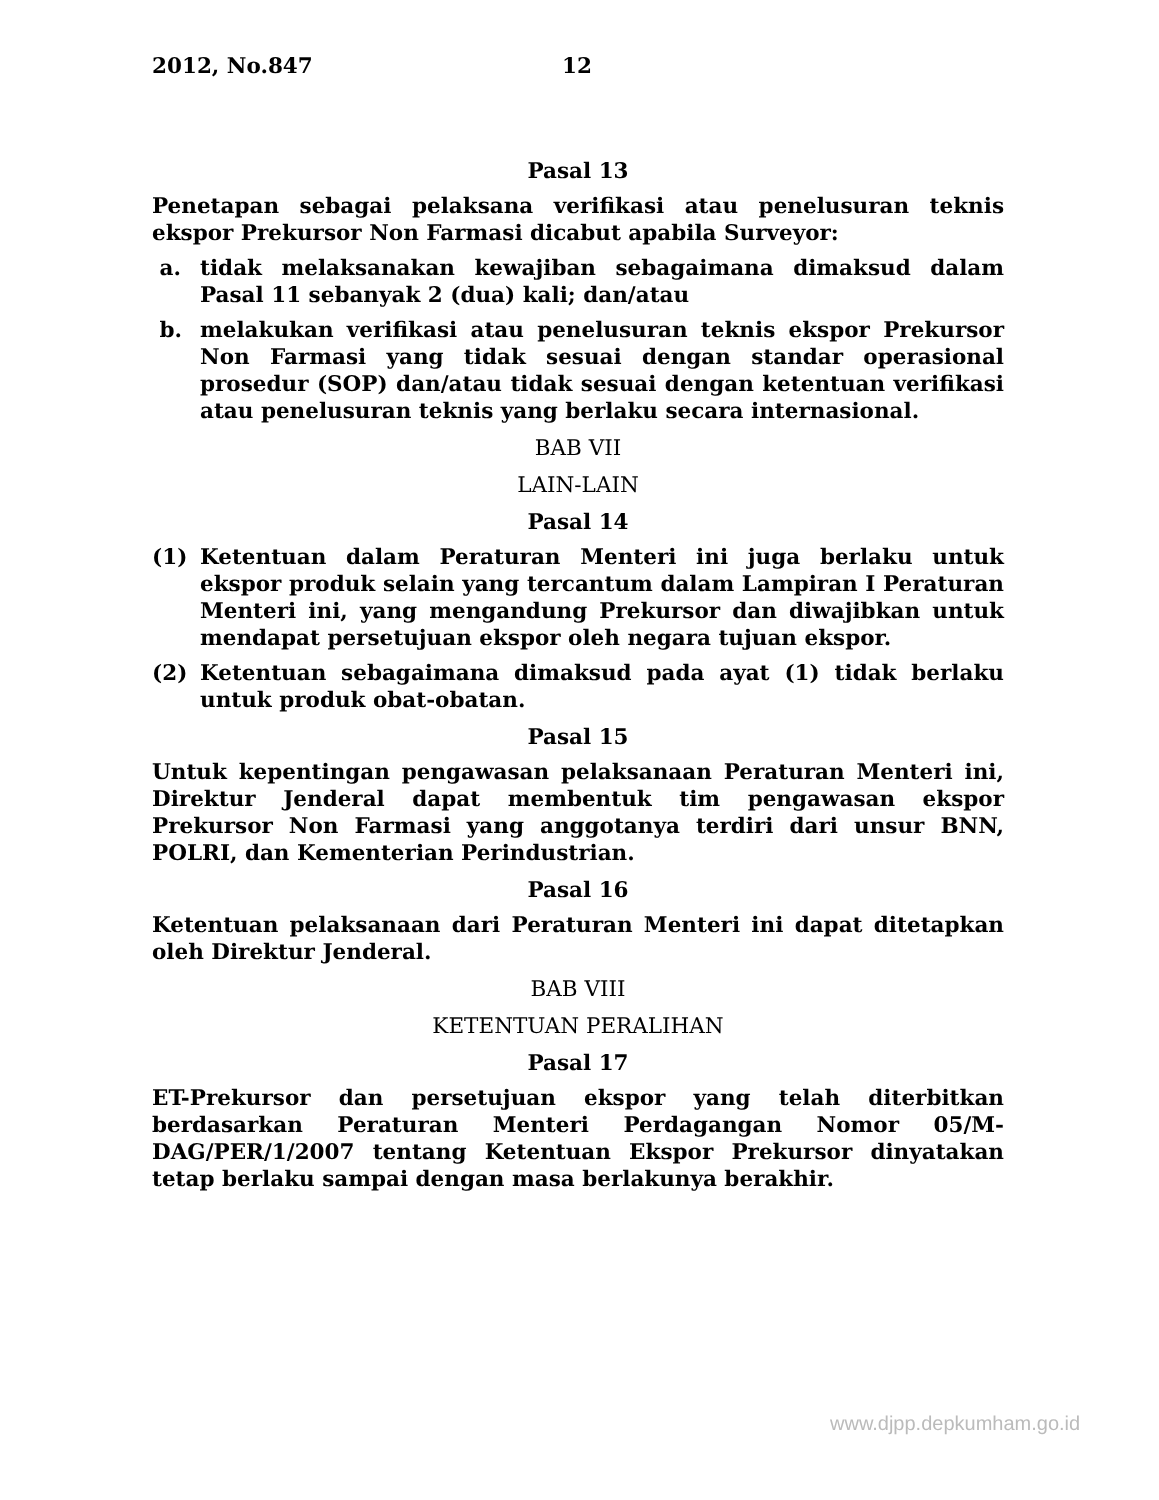2012, No.847 12
Pasal 13
Penetapan sebagai pelaksana verifikasi atau penelusuran teknis ekspor Prekursor Non Farmasi dicabut apabila Surveyor:
a. tidak melaksanakan kewajiban sebagaimana dimaksud dalam Pasal 11 sebanyak 2 (dua) kali; dan/atau
b. melakukan verifikasi atau penelusuran teknis ekspor Prekursor Non Farmasi yang tidak sesuai dengan standar operasional prosedur (SOP) dan/atau tidak sesuai dengan ketentuan verifikasi atau penelusuran teknis yang berlaku secara internasional.
BAB VII
LAIN-LAIN
Pasal 14
(1) Ketentuan dalam Peraturan Menteri ini juga berlaku untuk ekspor produk selain yang tercantum dalam Lampiran I Peraturan Menteri ini, yang mengandung Prekursor dan diwajibkan untuk mendapat persetujuan ekspor oleh negara tujuan ekspor.
(2) Ketentuan sebagaimana dimaksud pada ayat (1) tidak berlaku untuk produk obat-obatan.
Pasal 15
Untuk kepentingan pengawasan pelaksanaan Peraturan Menteri ini, Direktur Jenderal dapat membentuk tim pengawasan ekspor Prekursor Non Farmasi yang anggotanya terdiri dari unsur BNN, POLRI, dan Kementerian Perindustrian.
Pasal 16
Ketentuan pelaksanaan dari Peraturan Menteri ini dapat ditetapkan oleh Direktur Jenderal.
BAB VIII
KETENTUAN PERALIHAN
Pasal 17
ET-Prekursor dan persetujuan ekspor yang telah diterbitkan berdasarkan Peraturan Menteri Perdagangan Nomor 05/M-DAG/PER/1/2007 tentang Ketentuan Ekspor Prekursor dinyatakan tetap berlaku sampai dengan masa berlakunya berakhir.
www.djpp.depkumham.go.id